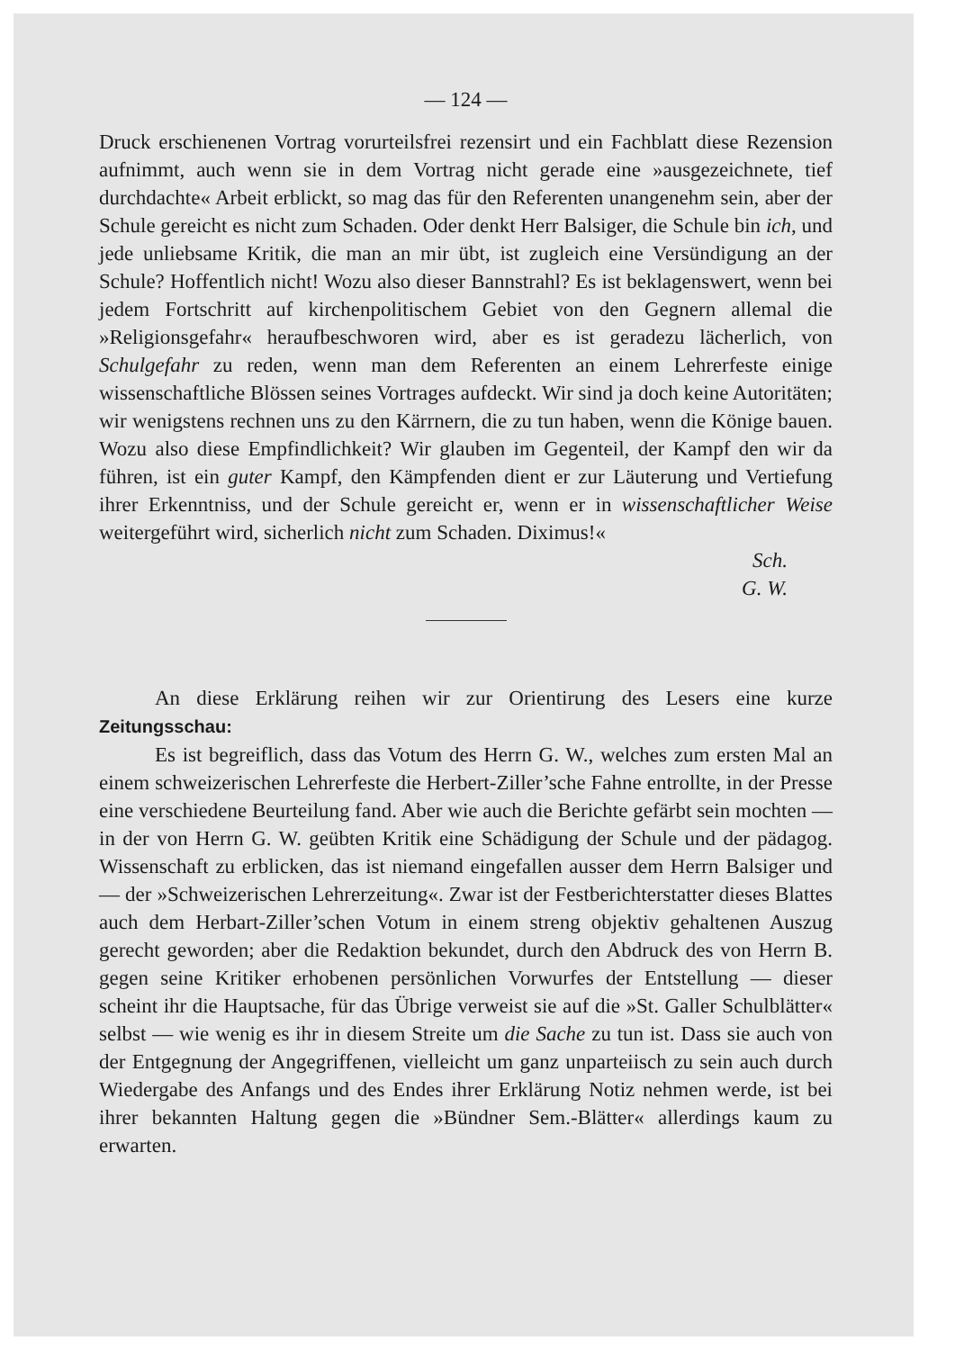— 124 —
Druck erschienenen Vortrag vorurteilsfrei rezensirt und ein Fachblatt diese Rezension aufnimmt, auch wenn sie in dem Vortrag nicht gerade eine »ausgezeichnete, tief durchdachte« Arbeit erblickt, so mag das für den Referenten unangenehm sein, aber der Schule gereicht es nicht zum Schaden. Oder denkt Herr Balsiger, die Schule bin ich, und jede unliebsame Kritik, die man an mir übt, ist zugleich eine Versündigung an der Schule? Hoffentlich nicht! Wozu also dieser Bannstrahl? Es ist beklagenswert, wenn bei jedem Fortschritt auf kirchenpolitischem Gebiet von den Gegnern allemal die »Religionsgefahr« heraufbeschworen wird, aber es ist geradezu lächerlich, von Schulgefahr zu reden, wenn man dem Referenten an einem Lehrerfeste einige wissenschaftliche Blössen seines Vortrages aufdeckt. Wir sind ja doch keine Autoritäten; wir wenigstens rechnen uns zu den Kärrnern, die zu tun haben, wenn die Könige bauen. Wozu also diese Empfindlichkeit? Wir glauben im Gegenteil, der Kampf den wir da führen, ist ein guter Kampf, den Kämpfenden dient er zur Läuterung und Vertiefung ihrer Erkenntniss, und der Schule gereicht er, wenn er in wissenschaftlicher Weise weitergeführt wird, sicherlich nicht zum Schaden. Diximus!«
Sch.
G. W.
An diese Erklärung reihen wir zur Orientirung des Lesers eine kurze Zeitungsschau:
Es ist begreiflich, dass das Votum des Herrn G. W., welches zum ersten Mal an einem schweizerischen Lehrerfeste die Herbert-Ziller’sche Fahne entrollte, in der Presse eine verschiedene Beurteilung fand. Aber wie auch die Berichte gefärbt sein mochten — in der von Herrn G. W. geübten Kritik eine Schädigung der Schule und der pädagog. Wissenschaft zu erblicken, das ist niemand eingefallen ausser dem Herrn Balsiger und — der »Schweizerischen Lehrerzeitung«. Zwar ist der Festberichterstatter dieses Blattes auch dem Herbart-Ziller’schen Votum in einem streng objektiv gehaltenen Auszug gerecht geworden; aber die Redaktion bekundet, durch den Abdruck des von Herrn B. gegen seine Kritiker erhobenen persönlichen Vorwurfes der Entstellung — dieser scheint ihr die Hauptsache, für das Übrige verweist sie auf die »St. Galler Schulblätter« selbst — wie wenig es ihr in diesem Streite um die Sache zu tun ist. Dass sie auch von der Entgegnung der Angegriffenen, vielleicht um ganz unparteiisch zu sein auch durch Wiedergabe des Anfangs und des Endes ihrer Erklärung Notiz nehmen werde, ist bei ihrer bekannten Haltung gegen die »Bündner Sem.-Blätter« allerdings kaum zu erwarten.